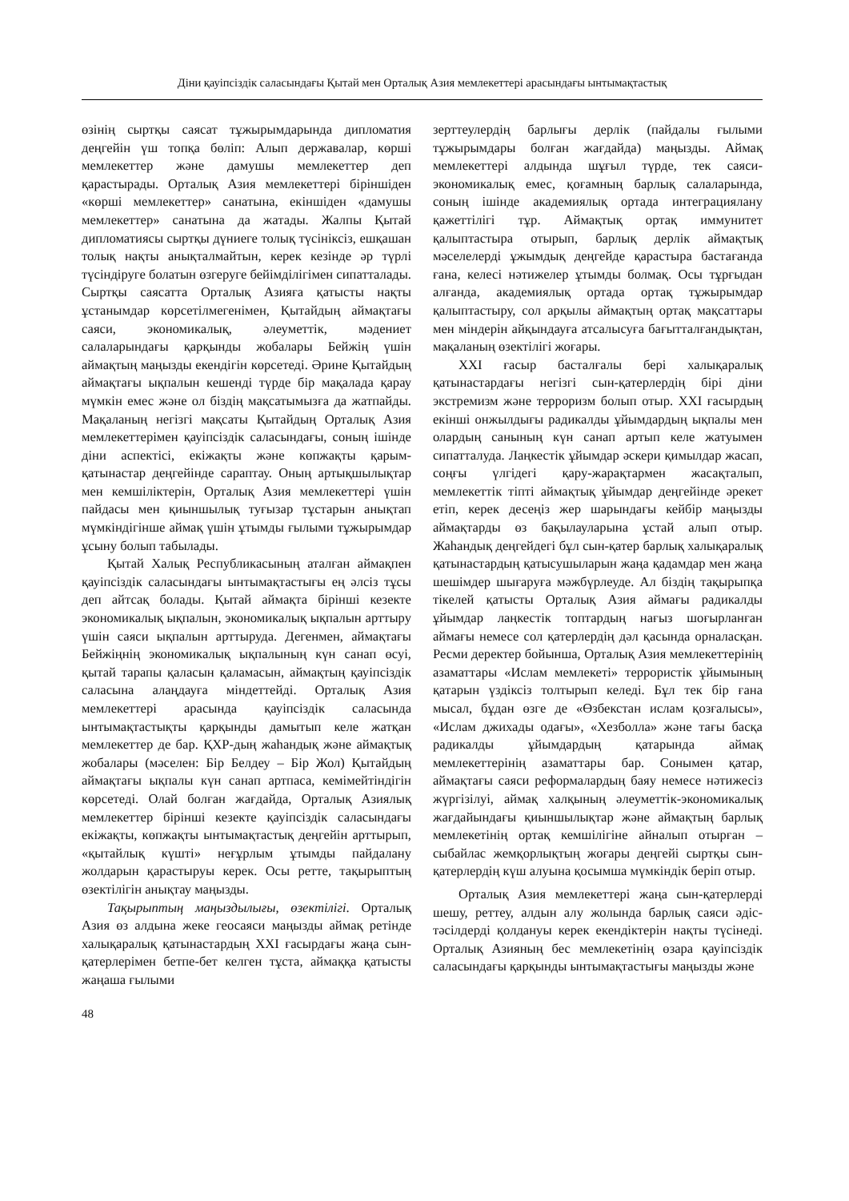Діни қауіпсіздік саласындағы Қытай мен Орталық Азия мемлекеттері арасындағы ынтымақтастық
өзінің сыртқы саясат тұжырымдарында дипломатия деңгейін үш топқа бөліп: Алып державалар, көрші мемлекеттер және дамушы мемлекеттер деп қарастырады. Орталық Азия мемлекеттері біріншіден «көрші мемлекеттер» санатына, екіншіден «дамушы мемлекеттер» санатына да жатады. Жалпы Қытай дипломатиясы сыртқы дүниеге толық түсініксіз, ешқашан толық нақты анықталмайтын, керек кезінде әр түрлі түсіндіруге болатын өзгеруге бейімділігімен сипатталады. Сыртқы саясатта Орталық Азияға қатысты нақты ұстанымдар көрсетілмегенімен, Қытайдың аймақтағы саяси, экономикалық, әлеуметтік, мәдениет салаларындағы қарқынды жобалары Бейжің үшін аймақтың маңызды екендігін көрсетеді. Әрине Қытайдың аймақтағы ықпалын кешенді түрде бір мақалада қарау мүмкін емес және ол біздің мақсатымызға да жатпайды. Мақаланың негізгі мақсаты Қытайдың Орталық Азия мемлекеттерімен қауіпсіздік саласындағы, соның ішінде діни аспектісі, екіжақты және көпжақты қарым-қатынастар деңгейінде сараптау. Оның артықшылықтар мен кемшіліктерін, Орталық Азия мемлекеттері үшін пайдасы мен қиыншылық туғызар тұстарын анықтап мүмкіндігінше аймақ үшін ұтымды ғылыми тұжырымдар ұсыну болып табылады.
Қытай Халық Республикасының аталған аймақпен қауіпсіздік саласындағы ынтымақтастығы ең әлсіз тұсы деп айтсақ болады. Қытай аймақта бірінші кезекте экономикалық ықпалын, экономикалық ықпалын арттыру үшін саяси ықпалын арттыруда. Дегенмен, аймақтағы Бейжіңнің экономикалық ықпалының күн санап өсуі, қытай тарапы қаласын қаламасын, аймақтың қауіпсіздік саласына алаңдауға міндеттейді. Орталық Азия мемлекеттері арасында қауіпсіздік саласында ынтымақтастықты қарқынды дамытып келе жатқан мемлекеттер де бар. ҚХР-дың жаһандық және аймақтық жобалары (мәселен: Бір Белдеу – Бір Жол) Қытайдың аймақтағы ықпалы күн санап артпаса, кемімейтіндігін көрсетеді. Олай болған жағдайда, Орталық Азиялық мемлекеттер бірінші кезекте қауіпсіздік саласындағы екіжақты, көпжақты ынтымақтастық деңгейін арттырып, «қытайлық күшті» неғұрлым ұтымды пайдалану жолдарын қарастыруы керек. Осы ретте, тақырыптың өзектілігін анықтау маңызды.
Тақырыптың маңыздылығы, өзектілігі. Орталық Азия өз алдына жеке геосаяси маңызды аймақ ретінде халықаралық қатынастардың XXI ғасырдағы жаңа сын-қатерлерімен бетпе-бет келген тұста, аймаққа қатысты жаңаша ғылыми
зерттеулердің барлығы дерлік (пайдалы ғылыми тұжырымдары болған жағдайда) маңызды. Аймақ мемлекеттері алдында шұғыл түрде, тек саяси-экономикалық емес, қоғамның барлық салаларында, соның ішінде академиялық ортада интеграциялану қажеттілігі тұр. Аймақтық ортақ иммунитет қалыптастыра отырып, барлық дерлік аймақтық мәселелерді ұжымдық деңгейде қарастыра бастағанда ғана, келесі нәтижелер ұтымды болмақ. Осы тұрғыдан алғанда, академиялық ортада ортақ тұжырымдар қалыптастыру, сол арқылы аймақтың ортақ мақсаттары мен міндерін айқындауға атсалысуға бағытталғандықтан, мақаланың өзектілігі жоғары.
XXI ғасыр басталғалы бері халықаралық қатынастардағы негізгі сын-қатерлердің бірі діни экстремизм және терроризм болып отыр. XXI ғасырдың екінші онжылдығы радикалды ұйымдардың ықпалы мен олардың санының күн санап артып келе жатуымен сипатталуда. Лаңкестік ұйымдар әскери қимылдар жасап, соңғы үлгідегі қару-жарақтармен жасақталып, мемлекеттік тіпті аймақтық ұйымдар деңгейінде әрекет етіп, керек десеңіз жер шарындағы кейбір маңызды аймақтарды өз бақылауларына ұстай алып отыр. Жаһандық деңгейдегі бұл сын-қатер барлық халықаралық қатынастардың қатысушыларын жаңа қадамдар мен жаңа шешімдер шығаруға мәжбүрлеуде. Ал біздің тақырыпқа тікелей қатысты Орталық Азия аймағы радикалды ұйымдар лаңкестік топтардың нағыз шоғырланған аймағы немесе сол қатерлердің дәл қасында орналасқан. Ресми деректер бойынша, Орталық Азия мемлекеттерінің азаматтары «Ислам мемлекеті» террористік ұйымының қатарын үздіксіз толтырып келеді. Бұл тек бір ғана мысал, бұдан өзге де «Өзбекстан ислам қозғалысы», «Ислам джихады одағы», «Хезболла» және тағы басқа радикалды ұйымдардың қатарында аймақ мемлекеттерінің азаматтары бар. Сонымен қатар, аймақтағы саяси реформалардың баяу немесе нәтижесіз жүргізілуі, аймақ халқының әлеуметтік-экономикалық жағдайындағы қиыншылықтар және аймақтың барлық мемлекетінің ортақ кемшілігіне айналып отырған – сыбайлас жемқорлықтың жоғары деңгейі сыртқы сын-қатерлердің күш алуына қосымша мүмкіндік беріп отыр.
Орталық Азия мемлекеттері жаңа сын-қатерлерді шешу, реттеу, алдын алу жолында барлық саяси әдіс-тәсілдерді қолдануы керек екендіктерін нақты түсінеді. Орталық Азияның бес мемлекетінің өзара қауіпсіздік саласындағы қарқынды ынтымақтастығы маңызды және
48